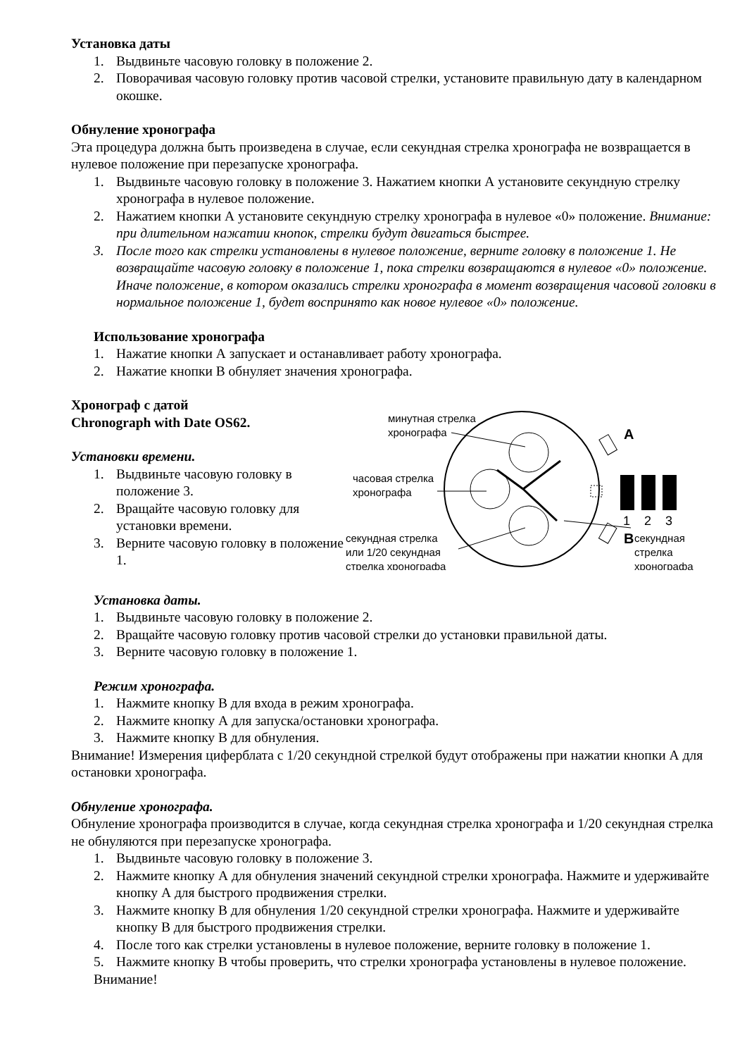Установка даты
1. Выдвиньте часовую головку в положение 2.
2. Поворачивая часовую головку против часовой стрелки, установите правильную дату в календарном окошке.
Обнуление хронографа
Эта процедура должна быть произведена в случае, если секундная стрелка хронографа не возвращается в нулевое положение при перезапуске хронографа.
1. Выдвиньте часовую головку в положение 3. Нажатием кнопки А установите секундную стрелку хронографа в нулевое положение.
2. Нажатием кнопки А установите секундную стрелку хронографа в нулевое «0» положение. Внимание: при длительном нажатии кнопок, стрелки будут двигаться быстрее.
3. После того как стрелки установлены в нулевое положение, верните головку в положение 1. Не возвращайте часовую головку в положение 1, пока стрелки возвращаются в нулевое «0» положение. Иначе положение, в котором оказались стрелки хронографа в момент возвращения часовой головки в нормальное положение 1, будет воспринято как новое нулевое «0» положение.
Использование хронографа
1. Нажатие кнопки А запускает и останавливает работу хронографа.
2. Нажатие кнопки В обнуляет значения хронографа.
Хронограф с датой
Chronograph with Date OS62.
Установки времени.
1. Выдвиньте часовую головку в положение 3.
2. Вращайте часовую головку для установки времени.
3. Верните часовую головку в положение 1.
A
B
1
2
3
минутная стрелка
хронографа
часовая стрелка
хронографа
секундная стрелка
или 1/20 секундная
стрелка хронографа
секундная
стрелка
хронографа
Установка даты.
1. Выдвиньте часовую головку в положение 2.
2. Вращайте часовую головку против часовой стрелки до установки правильной даты.
3. Верните часовую головку в положение 1.
Режим хронографа.
1. Нажмите кнопку В для входа в режим хронографа.
2. Нажмите кнопку А для запуска/остановки хронографа.
3. Нажмите кнопку В для обнуления.
Внимание! Измерения циферблата с 1/20 секундной стрелкой будут отображены при нажатии кнопки А для остановки хронографа.
Обнуление хронографа.
Обнуление хронографа производится в случае, когда секундная стрелка хронографа и 1/20 секундная стрелка не обнуляются при перезапуске хронографа.
1. Выдвиньте часовую головку в положение 3.
2. Нажмите кнопку А для обнуления значений секундной стрелки хронографа. Нажмите и удерживайте кнопку А для быстрого продвижения стрелки.
3. Нажмите кнопку В для обнуления 1/20 секундной стрелки хронографа. Нажмите и удерживайте кнопку В для быстрого продвижения стрелки.
4. После того как стрелки установлены в нулевое положение, верните головку в положение 1.
5. Нажмите кнопку В чтобы проверить, что стрелки хронографа установлены в нулевое положение.
Внимание!